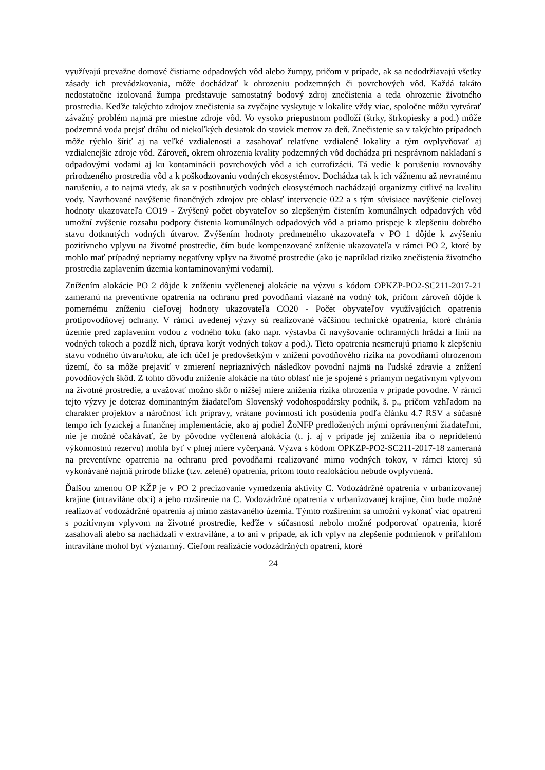využívajú prevažne domové čistiarne odpadových vôd alebo žumpy, pričom v prípade, ak sa nedodržiavajú všetky zásady ich prevádzkovania, môže dochádzať k ohrozeniu podzemných či povrchových vôd. Každá takáto nedostatočne izolovaná žumpa predstavuje samostatný bodový zdroj znečistenia a teda ohrozenie životného prostredia. Keďže takýchto zdrojov znečistenia sa zvyčajne vyskytuje v lokalite vždy viac, spoločne môžu vytvárať závažný problém najmä pre miestne zdroje vôd. Vo vysoko priepustnom podloží (štrky, štrkopiesky a pod.) môže podzemná voda prejsť dráhu od niekoľkých desiatok do stoviek metrov za deň. Znečistenie sa v takýchto prípadoch môže rýchlo šíriť aj na veľké vzdialenosti a zasahovať relatívne vzdialené lokality a tým ovplyvňovať aj vzdialenejšie zdroje vôd. Zároveň, okrem ohrozenia kvality podzemných vôd dochádza pri nesprávnom nakladaní s odpadovými vodami aj ku kontaminácii povrchových vôd a ich eutrofizácii. Tá vedie k porušeniu rovnováhy prirodzeného prostredia vôd a k poškodzovaniu vodných ekosystémov. Dochádza tak k ich vážnemu až nevratnému narušeniu, a to najmä vtedy, ak sa v postihnutých vodných ekosystémoch nachádzajú organizmy citlivé na kvalitu vody. Navrhované navýšenie finančných zdrojov pre oblasť intervencie 022 a s tým súvisiace navýšenie cieľovej hodnoty ukazovateľa CO19 - Zvýšený počet obyvateľov so zlepšeným čistením komunálnych odpadových vôd umožní zvýšenie rozsahu podpory čistenia komunálnych odpadových vôd a priamo prispeje k zlepšeniu dobrého stavu dotknutých vodných útvarov. Zvýšením hodnoty predmetného ukazovateľa v PO 1 dôjde k zvýšeniu pozitívneho vplyvu na životné prostredie, čím bude kompenzované zníženie ukazovateľa v rámci PO 2, ktoré by mohlo mať prípadný nepriamy negatívny vplyv na životné prostredie (ako je napríklad riziko znečistenia životného prostredia zaplavením územia kontaminovanými vodami).
Znížením alokácie PO 2 dôjde k zníženiu vyčlenenej alokácie na výzvu s kódom OPKZP-PO2-SC211-2017-21 zameranú na preventívne opatrenia na ochranu pred povodňami viazané na vodný tok, pričom zároveň dôjde k pomernému zníženiu cieľovej hodnoty ukazovateľa CO20 - Počet obyvateľov využívajúcich opatrenia protipovodňovej ochrany. V rámci uvedenej výzvy sú realizované väčšinou technické opatrenia, ktoré chránia územie pred zaplavením vodou z vodného toku (ako napr. výstavba či navyšovanie ochranných hrádzí a línií na vodných tokoch a pozdĺž nich, úprava korýt vodných tokov a pod.). Tieto opatrenia nesmerujú priamo k zlepšeniu stavu vodného útvaru/toku, ale ich účel je predovšetkým v znížení povodňového rizika na povodňami ohrozenom území, čo sa môže prejaviť v zmierení nepriaznivých následkov povodní najmä na ľudské zdravie a znížení povodňových škôd. Z tohto dôvodu zníženie alokácie na túto oblasť nie je spojené s priamym negatívnym vplyvom na životné prostredie, a uvažovať možno skôr o nižšej miere zníženia rizika ohrozenia v prípade povodne. V rámci tejto výzvy je doteraz dominantným žiadateľom Slovenský vodohospodársky podnik, š. p., pričom vzhľadom na charakter projektov a náročnosť ich prípravy, vrátane povinnosti ich posúdenia podľa článku 4.7 RSV a súčasné tempo ich fyzickej a finančnej implementácie, ako aj podiel ŽoNFP predložených inými oprávnenými žiadateľmi, nie je možné očakávať, že by pôvodne vyčlenená alokácia (t. j. aj v prípade jej zníženia iba o nepridelenú výkonnostnú rezervu) mohla byť v plnej miere vyčerpaná. Výzva s kódom OPKZP-PO2-SC211-2017-18 zameraná na preventívne opatrenia na ochranu pred povodňami realizované mimo vodných tokov, v rámci ktorej sú vykonávané najmä prírode blízke (tzv. zelené) opatrenia, pritom touto realokáciou nebude ovplyvnená.
Ďalšou zmenou OP KŽP je v PO 2 precizovanie vymedzenia aktivity C. Vodozádržné opatrenia v urbanizovanej krajine (intraviláne obcí) a jeho rozšírenie na C. Vodozádržné opatrenia v urbanizovanej krajine, čím bude možné realizovať vodozádržné opatrenia aj mimo zastavaného územia. Týmto rozšírením sa umožní vykonať viac opatrení s pozitívnym vplyvom na životné prostredie, keďže v súčasnosti nebolo možné podporovať opatrenia, ktoré zasahovali alebo sa nachádzali v extraviláne, a to ani v prípade, ak ich vplyv na zlepšenie podmienok v priľahlom intraviláne mohol byť významný. Cieľom realizácie vodozádržných opatrení, ktoré
24